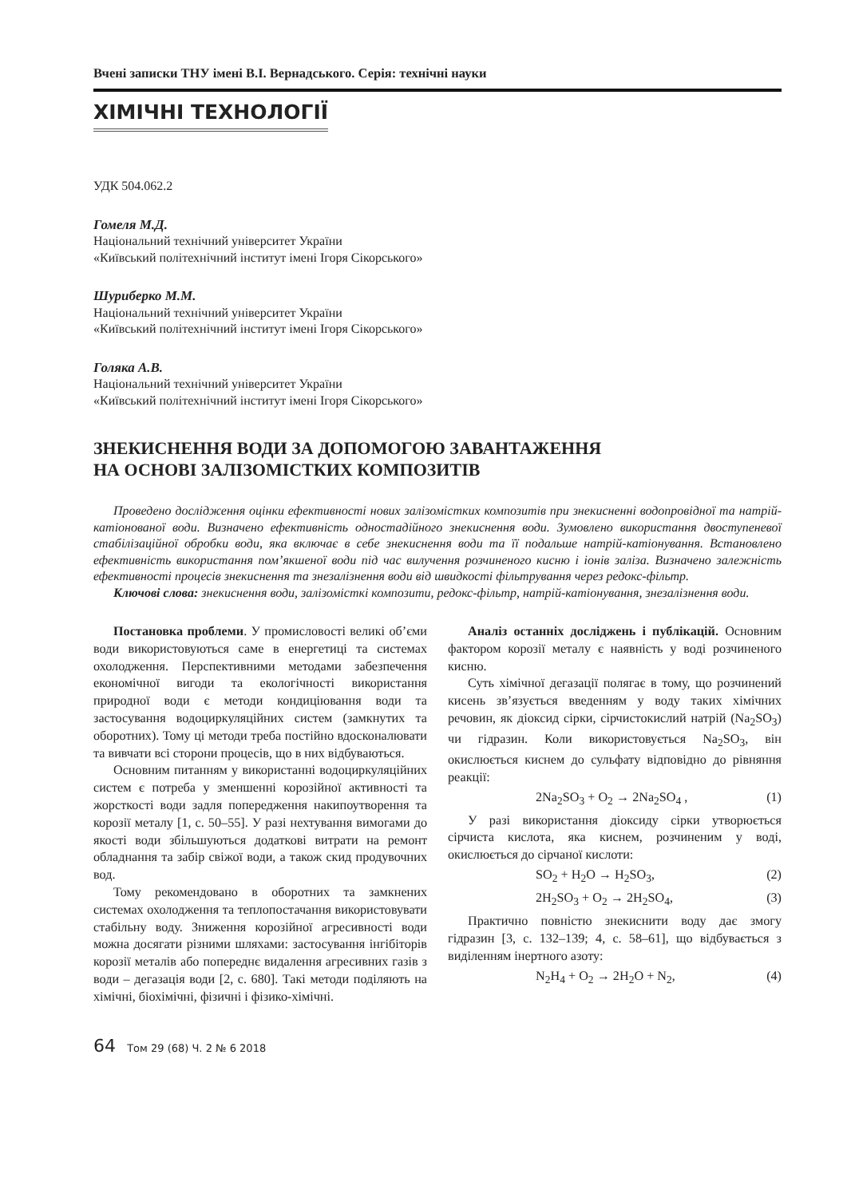Вчені записки ТНУ імені В.І. Вернадського. Серія: технічні науки
ХІМІЧНІ ТЕХНОЛОГІЇ
УДК 504.062.2
Гомеля М.Д.
Національний технічний університет України
«Київський політехнічний інститут імені Ігоря Сікорського»
Шуриберко М.М.
Національний технічний університет України
«Київський політехнічний інститут імені Ігоря Сікорського»
Голяка А.В.
Національний технічний університет України
«Київський політехнічний інститут імені Ігоря Сікорського»
ЗНЕКИСНЕННЯ ВОДИ ЗА ДОПОМОГОЮ ЗАВАНТАЖЕННЯ
НА ОСНОВІ ЗАЛІЗОМІСТКИХ КОМПОЗИТІВ
Проведено дослідження оцінки ефективності нових залізомістких композитів при знекисненні водопровідної та натрій-катіонованої води. Визначено ефективність одностадійного знекиснення води. Зумовлено використання двоступеневої стабілізаційної обробки води, яка включає в себе знекиснення води та її подальше натрій-катіонування. Встановлено ефективність використання пом’якшеної води під час вилучення розчиненого кисню і іонів заліза. Визначено залежність ефективності процесів знекиснення та знезалізнення води від швидкості фільтрування через редокс-фільтр.
Ключові слова: знекиснення води, залізомісткі композити, редокс-фільтр, натрій-катіонування, знезалізнення води.
Постановка проблеми. У промисловості великі об’єми води використовуються саме в енергетиці та системах охолодження. Перспективними методами забезпечення економічної вигоди та екологічності використання природної води є методи кондиціювання води та застосування водоциркуляційних систем (замкнутих та оборотних). Тому ці методи треба постійно вдосконалювати та вивчати всі сторони процесів, що в них відбуваються.
Основним питанням у використанні водоциркуляційних систем є потреба у зменшенні корозійної активності та жорсткості води задля попередження накипоутворення та корозії металу [1, с. 50–55]. У разі нехтування вимогами до якості води збільшуються додаткові витрати на ремонт обладнання та забір свіжої води, а також скид продувочних вод.
Тому рекомендовано в оборотних та замкнених системах охолодження та теплопостачання використовувати стабільну воду. Зниження корозійної агресивності води можна досягати різними шляхами: застосування інгібіторів корозії металів або попереднє видалення агресивних газів з води – дегазація води [2, с. 680]. Такі методи поділяють на хімічні, біохімічні, фізичні і фізико-хімічні.
Аналіз останніх досліджень і публікацій. Основним фактором корозії металу є наявність у воді розчиненого кисню.
Суть хімічної дегазації полягає в тому, що розчинений кисень зв’язується введенням у воду таких хімічних речовин, як діоксид сірки, сірчистокислий натрій (Na<sub>2</sub>SO<sub>3</sub>) чи гідразин. Коли використовується Na<sub>2</sub>SO<sub>3</sub>, він окислюється киснем до сульфату відповідно до рівняння реакції:
2Na<sub>2</sub>SO<sub>3</sub> + O<sub>2</sub> → 2Na<sub>2</sub>SO<sub>4</sub> , (1)
У разі використання діоксиду сірки утворюється сірчиста кислота, яка киснем, розчиненим у воді, окислюється до сірчаної кислоти:
SO<sub>2</sub> + H<sub>2</sub>O → H<sub>2</sub>SO<sub>3</sub>, (2)
2H<sub>2</sub>SO<sub>3</sub> + O<sub>2</sub> → 2H<sub>2</sub>SO<sub>4</sub>, (3)
Практично повністю знекиснити воду дає змогу гідразин [3, с. 132–139; 4, с. 58–61], що відбувається з виділенням інертного азоту:
N<sub>2</sub>H<sub>4</sub> + O<sub>2</sub> → 2H<sub>2</sub>O + N<sub>2</sub>, (4)
64 Том 29 (68) Ч. 2 № 6 2018